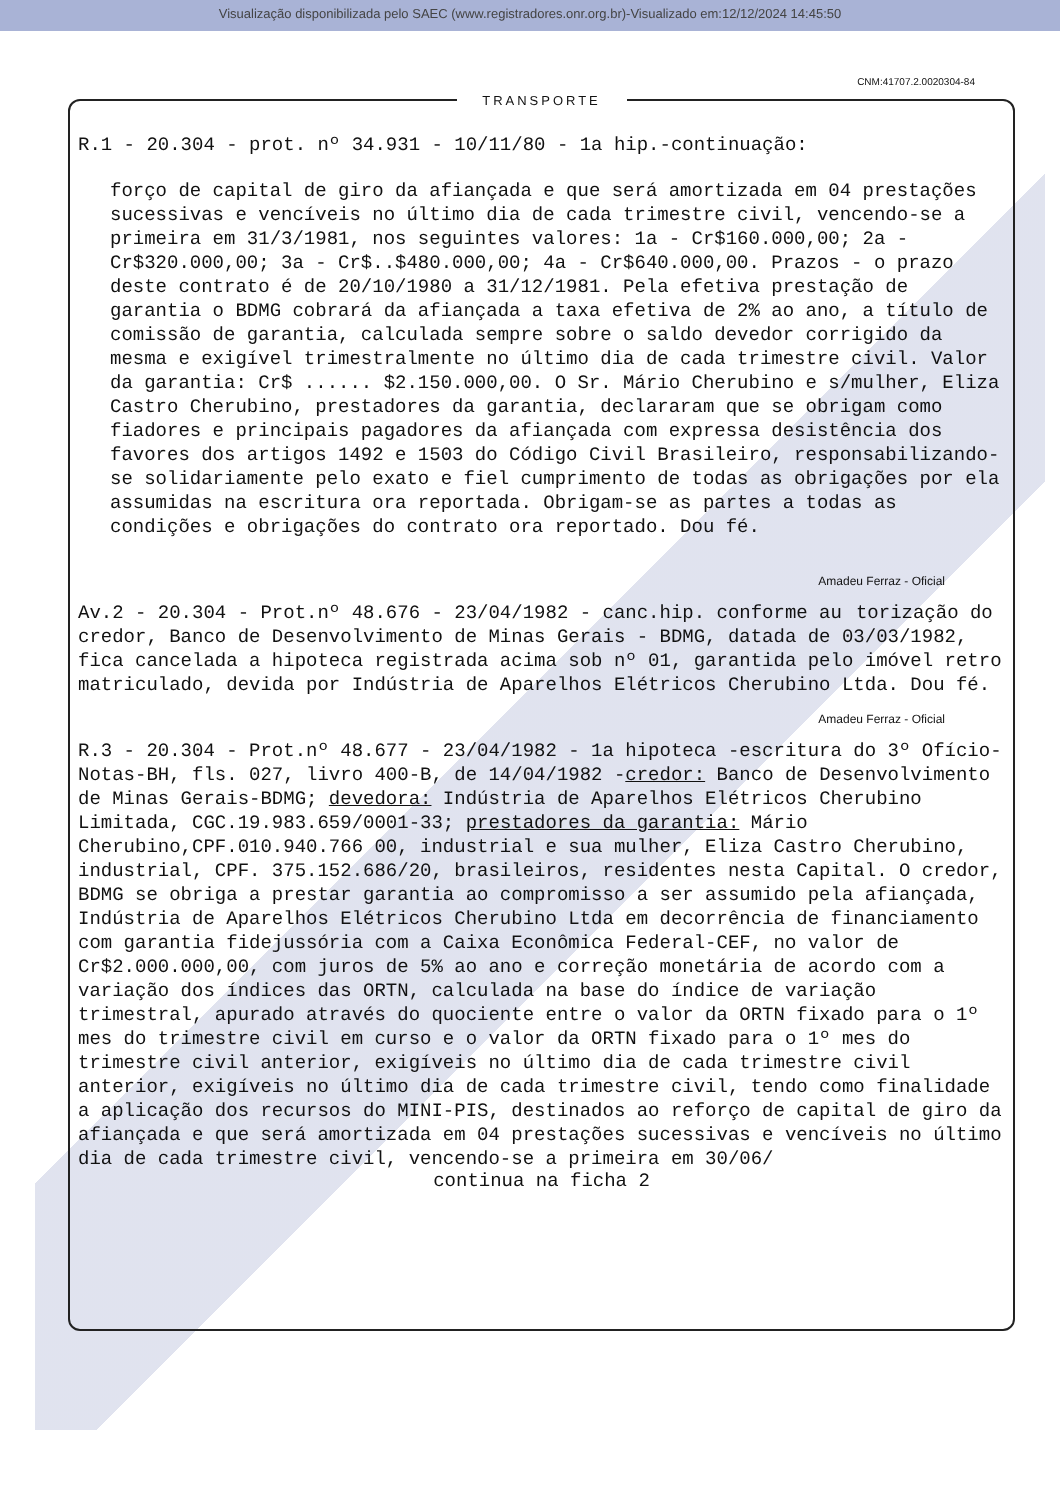Visualização disponibilizada pelo SAEC (www.registradores.onr.org.br)-Visualizado em:12/12/2024 14:45:50
CNM:41707.2.0020304-84
TRANSPORTE
R.1 - 20.304 - prot. nº 34.931 - 10/11/80 - 1a hip.-continuação:
forço de capital de giro da afiançada e que será amortizada em 04 prestações sucessivas e vencíveis no último dia de cada trimestre civil, vencendo-se a primeira em 31/3/1981, nos seguintes valores: 1a - Cr$160.000,00; 2a - Cr$320.000,00; 3a - Cr$..$480.000,00; 4a - Cr$640.000,00. Prazos - o prazo deste contrato é de 20/10/1980 a 31/12/1981. Pela efetiva prestação de garantia o BDMG cobrará da afiançada a taxa efetiva de 2% ao ano, a título de comissão de garantia, calculada sempre sobre o saldo devedor corrigido da mesma e exigível trimestralmente no último dia de cada trimestre civil. Valor da garantia: Cr$ ...... $2.150.000,00. O Sr. Mário Cherubino e s/mulher, Eliza Castro Cherubino, prestadores da garantia, declararam que se obrigam como fiadores e principais pagadores da afiançada com expressa desistência dos favores dos artigos 1492 e 1503 do Código Civil Brasileiro, responsabilizando-se solidariamente pelo exato e fiel cumprimento de todas as obrigações por ela assumidas na escritura ora reportada. Obrigam-se as partes a todas as condições e obrigações do contrato ora reportado. Dou fé.
Amadeu Ferraz - Oficial
Av.2 - 20.304 - Prot.nº 48.676 - 23/04/1982 - canc.hip. conforme au torização do credor, Banco de Desenvolvimento de Minas Gerais - BDMG, datada de 03/03/1982, fica cancelada a hipoteca registrada acima sob nº 01, garantida pelo imóvel retro matriculado, devida por Indústria de Aparelhos Elétricos Cherubino Ltda. Dou fé.
Amadeu Ferraz - Oficial
R.3 - 20.304 - Prot.nº 48.677 - 23/04/1982 - 1a hipoteca -escritura do 3º Ofício-Notas-BH, fls. 027, livro 400-B, de 14/04/1982 -credor: Banco de Desenvolvimento de Minas Gerais-BDMG; devedora: Indústria de Aparelhos Elétricos Cherubino Limitada, CGC.19.983.659/0001-33; prestadores da garantia: Mário Cherubino,CPF.010.940.766 00, industrial e sua mulher, Eliza Castro Cherubino, industrial, CPF. 375.152.686/20, brasileiros, residentes nesta Capital. O credor, BDMG se obriga a prestar garantia ao compromisso a ser assumido pela afiançada, Indústria de Aparelhos Elétricos Cherubino Ltda em decorrência de financiamento com garantia fidejussória com a Caixa Econômica Federal-CEF, no valor de Cr$2.000.000,00, com juros de 5% ao ano e correção monetária de acordo com a variação dos índices das ORTN, calculada na base do índice de variação trimestral, apurado através do quociente entre o valor da ORTN fixado para o 1º mes do trimestre civil em curso e o valor da ORTN fixado para o 1º mes do trimestre civil anterior, exigíveis no último dia de cada trimestre civil anterior, exigíveis no último dia de cada trimestre civil, tendo como finalidade a aplicação dos recursos do MINI-PIS, destinados ao reforço de capital de giro da afiançada e que será amortizada em 04 prestações sucessivas e vencíveis no último dia de cada trimestre civil, vencendo-se a primeira em 30/06/
continua na ficha 2